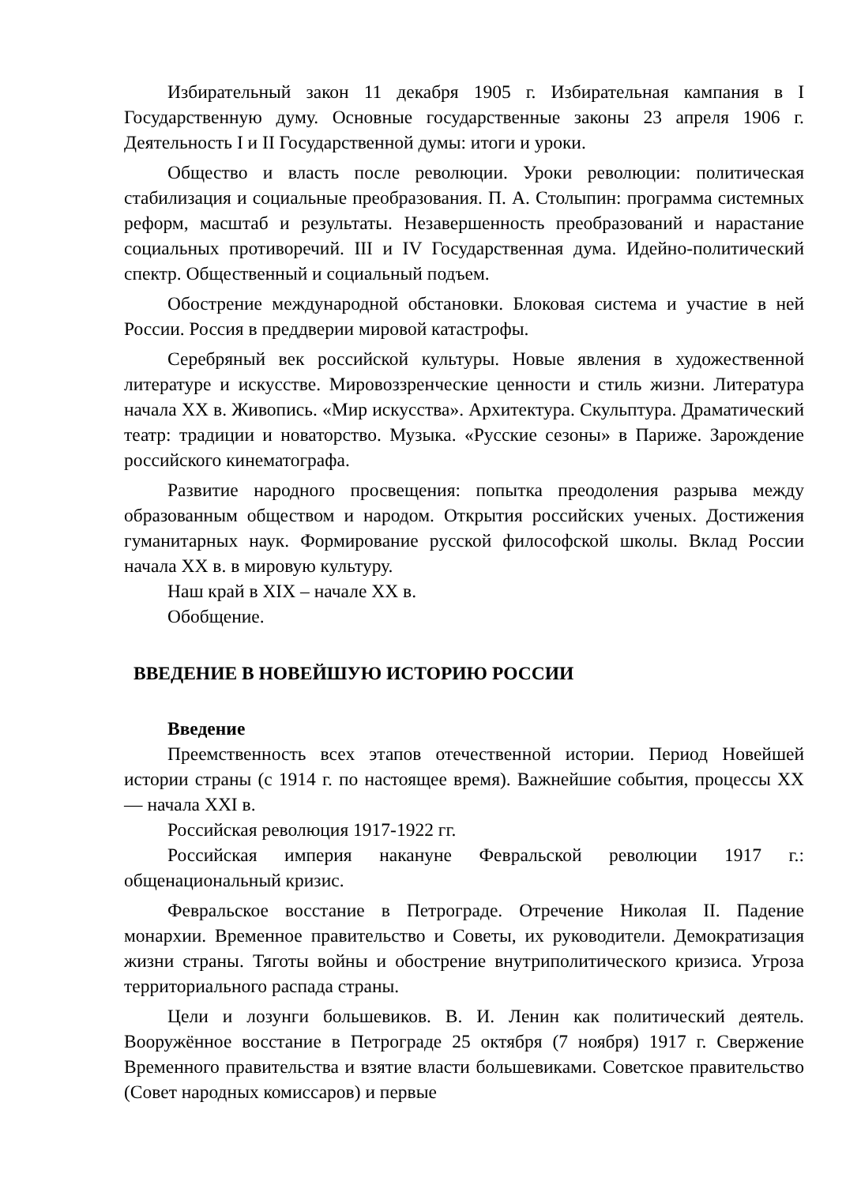Избирательный закон 11 декабря 1905 г. Избирательная кампания в I Государственную думу. Основные государственные законы 23 апреля 1906 г. Деятельность I и II Государственной думы: итоги и уроки.
Общество и власть после революции. Уроки революции: политическая стабилизация и социальные преобразования. П. А. Столыпин: программа системных реформ, масштаб и результаты. Незавершенность преобразований и нарастание социальных противоречий. III и IV Государственная дума. Идейно-политический спектр. Общественный и социальный подъем.
Обострение международной обстановки. Блоковая система и участие в ней России. Россия в преддверии мировой катастрофы.
Серебряный век российской культуры. Новые явления в художественной литературе и искусстве. Мировоззренческие ценности и стиль жизни. Литература начала XX в. Живопись. «Мир искусства». Архитектура. Скульптура. Драматический театр: традиции и новаторство. Музыка. «Русские сезоны» в Париже. Зарождение российского кинематографа.
Развитие народного просвещения: попытка преодоления разрыва между образованным обществом и народом. Открытия российских ученых. Достижения гуманитарных наук. Формирование русской философской школы. Вклад России начала XX в. в мировую культуру.
Наш край в XIX – начале XX в.
Обобщение.
ВВЕДЕНИЕ В НОВЕЙШУЮ ИСТОРИЮ РОССИИ
Введение
Преемственность всех этапов отечественной истории. Период Новейшей истории страны (с 1914 г. по настоящее время). Важнейшие события, процессы XX — начала XXI в.
Российская революция 1917-1922 гг.
Российская империя накануне Февральской революции 1917 г.: общенациональный кризис.
Февральское восстание в Петрограде. Отречение Николая II. Падение монархии. Временное правительство и Советы, их руководители. Демократизация жизни страны. Тяготы войны и обострение внутриполитического кризиса. Угроза территориального распада страны.
Цели и лозунги большевиков. В. И. Ленин как политический деятель. Вооружённое восстание в Петрограде 25 октября (7 ноября) 1917 г. Свержение Временного правительства и взятие власти большевиками. Советское правительство (Совет народных комиссаров) и первые